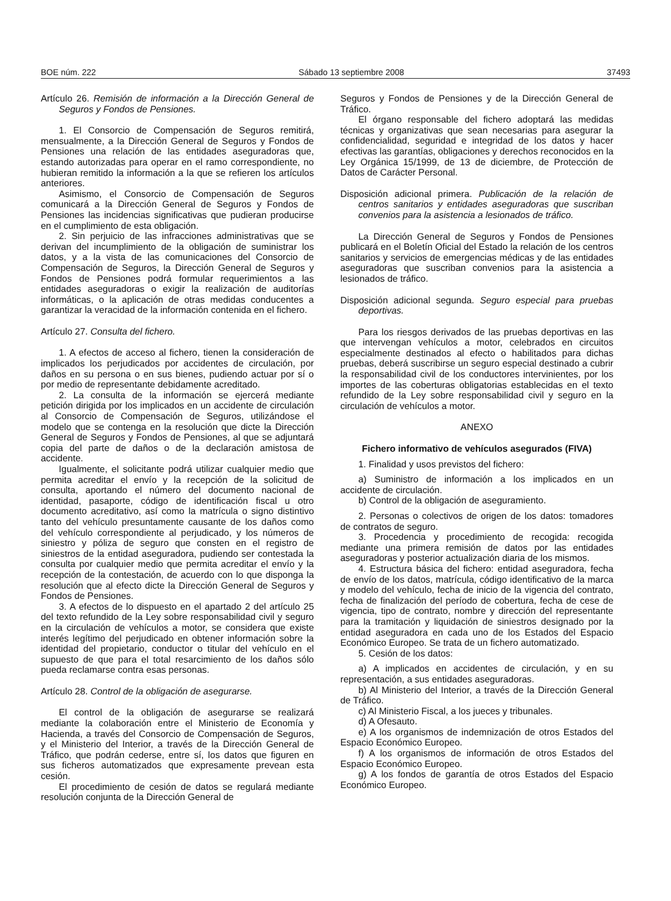BOE núm. 222 Sábado 13 septiembre 2008 37493
Artículo 26. Remisión de información a la Dirección General de Seguros y Fondos de Pensiones.
1. El Consorcio de Compensación de Seguros remitirá, mensualmente, a la Dirección General de Seguros y Fondos de Pensiones una relación de las entidades aseguradoras que, estando autorizadas para operar en el ramo correspondiente, no hubieran remitido la información a la que se refieren los artículos anteriores.
Asimismo, el Consorcio de Compensación de Seguros comunicará a la Dirección General de Seguros y Fondos de Pensiones las incidencias significativas que pudieran producirse en el cumplimiento de esta obligación.
2. Sin perjuicio de las infracciones administrativas que se derivan del incumplimiento de la obligación de suministrar los datos, y a la vista de las comunicaciones del Consorcio de Compensación de Seguros, la Dirección General de Seguros y Fondos de Pensiones podrá formular requerimientos a las entidades aseguradoras o exigir la realización de auditorías informáticas, o la aplicación de otras medidas conducentes a garantizar la veracidad de la información contenida en el fichero.
Artículo 27. Consulta del fichero.
1. A efectos de acceso al fichero, tienen la consideración de implicados los perjudicados por accidentes de circulación, por daños en su persona o en sus bienes, pudiendo actuar por sí o por medio de representante debidamente acreditado.
2. La consulta de la información se ejercerá mediante petición dirigida por los implicados en un accidente de circulación al Consorcio de Compensación de Seguros, utilizándose el modelo que se contenga en la resolución que dicte la Dirección General de Seguros y Fondos de Pensiones, al que se adjuntará copia del parte de daños o de la declaración amistosa de accidente.
Igualmente, el solicitante podrá utilizar cualquier medio que permita acreditar el envío y la recepción de la solicitud de consulta, aportando el número del documento nacional de identidad, pasaporte, código de identificación fiscal u otro documento acreditativo, así como la matrícula o signo distintivo tanto del vehículo presuntamente causante de los daños como del vehículo correspondiente al perjudicado, y los números de siniestro y póliza de seguro que consten en el registro de siniestros de la entidad aseguradora, pudiendo ser contestada la consulta por cualquier medio que permita acreditar el envío y la recepción de la contestación, de acuerdo con lo que disponga la resolución que al efecto dicte la Dirección General de Seguros y Fondos de Pensiones.
3. A efectos de lo dispuesto en el apartado 2 del artículo 25 del texto refundido de la Ley sobre responsabilidad civil y seguro en la circulación de vehículos a motor, se considera que existe interés legítimo del perjudicado en obtener información sobre la identidad del propietario, conductor o titular del vehículo en el supuesto de que para el total resarcimiento de los daños sólo pueda reclamarse contra esas personas.
Artículo 28. Control de la obligación de asegurarse.
El control de la obligación de asegurarse se realizará mediante la colaboración entre el Ministerio de Economía y Hacienda, a través del Consorcio de Compensación de Seguros, y el Ministerio del Interior, a través de la Dirección General de Tráfico, que podrán cederse, entre sí, los datos que figuren en sus ficheros automatizados que expresamente prevean esta cesión.
El procedimiento de cesión de datos se regulará mediante resolución conjunta de la Dirección General de
Seguros y Fondos de Pensiones y de la Dirección General de Tráfico.
El órgano responsable del fichero adoptará las medidas técnicas y organizativas que sean necesarias para asegurar la confidencialidad, seguridad e integridad de los datos y hacer efectivas las garantías, obligaciones y derechos reconocidos en la Ley Orgánica 15/1999, de 13 de diciembre, de Protección de Datos de Carácter Personal.
Disposición adicional primera. Publicación de la relación de centros sanitarios y entidades aseguradoras que suscriban convenios para la asistencia a lesionados de tráfico.
La Dirección General de Seguros y Fondos de Pensiones publicará en el Boletín Oficial del Estado la relación de los centros sanitarios y servicios de emergencias médicas y de las entidades aseguradoras que suscriban convenios para la asistencia a lesionados de tráfico.
Disposición adicional segunda. Seguro especial para pruebas deportivas.
Para los riesgos derivados de las pruebas deportivas en las que intervengan vehículos a motor, celebrados en circuitos especialmente destinados al efecto o habilitados para dichas pruebas, deberá suscribirse un seguro especial destinado a cubrir la responsabilidad civil de los conductores intervinientes, por los importes de las coberturas obligatorias establecidas en el texto refundido de la Ley sobre responsabilidad civil y seguro en la circulación de vehículos a motor.
ANEXO
Fichero informativo de vehículos asegurados (FIVA)
1. Finalidad y usos previstos del fichero:
a) Suministro de información a los implicados en un accidente de circulación.
b) Control de la obligación de aseguramiento.
2. Personas o colectivos de origen de los datos: tomadores de contratos de seguro.
3. Procedencia y procedimiento de recogida: recogida mediante una primera remisión de datos por las entidades aseguradoras y posterior actualización diaria de los mismos.
4. Estructura básica del fichero: entidad aseguradora, fecha de envío de los datos, matrícula, código identificativo de la marca y modelo del vehículo, fecha de inicio de la vigencia del contrato, fecha de finalización del período de cobertura, fecha de cese de vigencia, tipo de contrato, nombre y dirección del representante para la tramitación y liquidación de siniestros designado por la entidad aseguradora en cada uno de los Estados del Espacio Económico Europeo. Se trata de un fichero automatizado.
5. Cesión de los datos:
a) A implicados en accidentes de circulación, y en su representación, a sus entidades aseguradoras.
b) Al Ministerio del Interior, a través de la Dirección General de Tráfico.
c) Al Ministerio Fiscal, a los jueces y tribunales.
d) A Ofesauto.
e) A los organismos de indemnización de otros Estados del Espacio Económico Europeo.
f) A los organismos de información de otros Estados del Espacio Económico Europeo.
g) A los fondos de garantía de otros Estados del Espacio Económico Europeo.